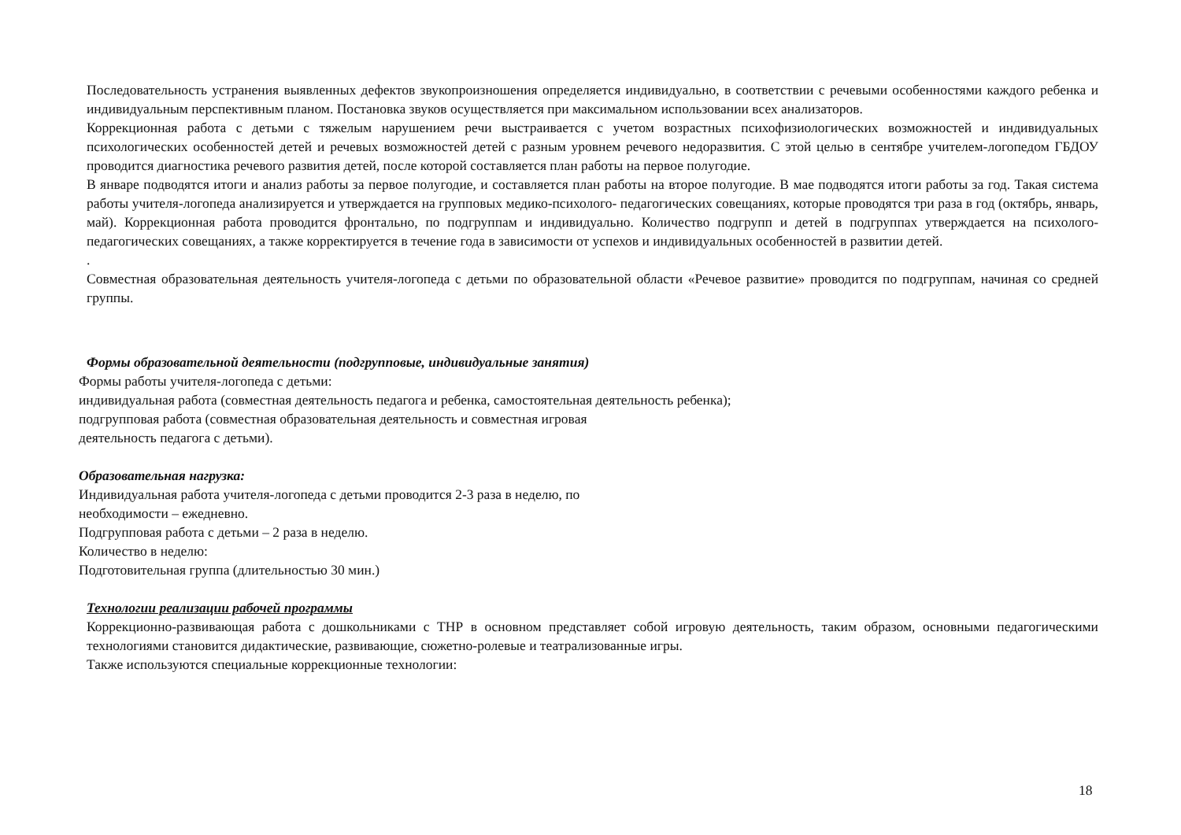Последовательность устранения выявленных дефектов звукопроизношения определяется индивидуально, в соответствии с речевыми особенностями каждого ребенка и индивидуальным перспективным планом. Постановка звуков осуществляется при максимальном использовании всех анализаторов.
Коррекционная работа с детьми с тяжелым нарушением речи выстраивается с учетом возрастных психофизиологических возможностей и индивидуальных психологических особенностей детей и речевых возможностей детей с разным уровнем речевого недоразвития. С этой целью в сентябре учителем-логопедом ГБДОУ проводится диагностика речевого развития детей, после которой составляется план работы на первое полугодие.
В январе подводятся итоги и анализ работы за первое полугодие, и составляется план работы на второе полугодие. В мае подводятся итоги работы за год. Такая система работы учителя-логопеда анализируется и утверждается на групповых медико-психолого- педагогических совещаниях, которые проводятся три раза в год (октябрь, январь, май). Коррекционная работа проводится фронтально, по подгруппам и индивидуально. Количество подгрупп и детей в подгруппах утверждается на психолого-педагогических совещаниях, а также корректируется в течение года в зависимости от успехов и индивидуальных особенностей в развитии детей.
.
Совместная образовательная деятельность учителя-логопеда с детьми по образовательной области «Речевое развитие» проводится по подгруппам, начиная со средней группы.
Формы образовательной деятельности (подгрупповые, индивидуальные занятия)
Формы работы учителя-логопеда с детьми:
индивидуальная работа (совместная деятельность педагога и ребенка, самостоятельная деятельность ребенка);
подгрупповая работа (совместная образовательная деятельность и совместная игровая
деятельность педагога с детьми).
Образовательная нагрузка:
Индивидуальная работа учителя-логопеда с детьми проводится 2-3 раза в неделю, по
необходимости – ежедневно.
Подгрупповая работа с детьми – 2 раза в неделю.
Количество в неделю:
Подготовительная группа (длительностью 30 мин.)
Технологии реализации рабочей программы
Коррекционно-развивающая работа с дошкольниками с ТНР в основном представляет собой игровую деятельность, таким образом, основными педагогическими технологиями становится дидактические, развивающие, сюжетно-ролевые и театрализованные игры.
Также используются специальные коррекционные технологии:
18